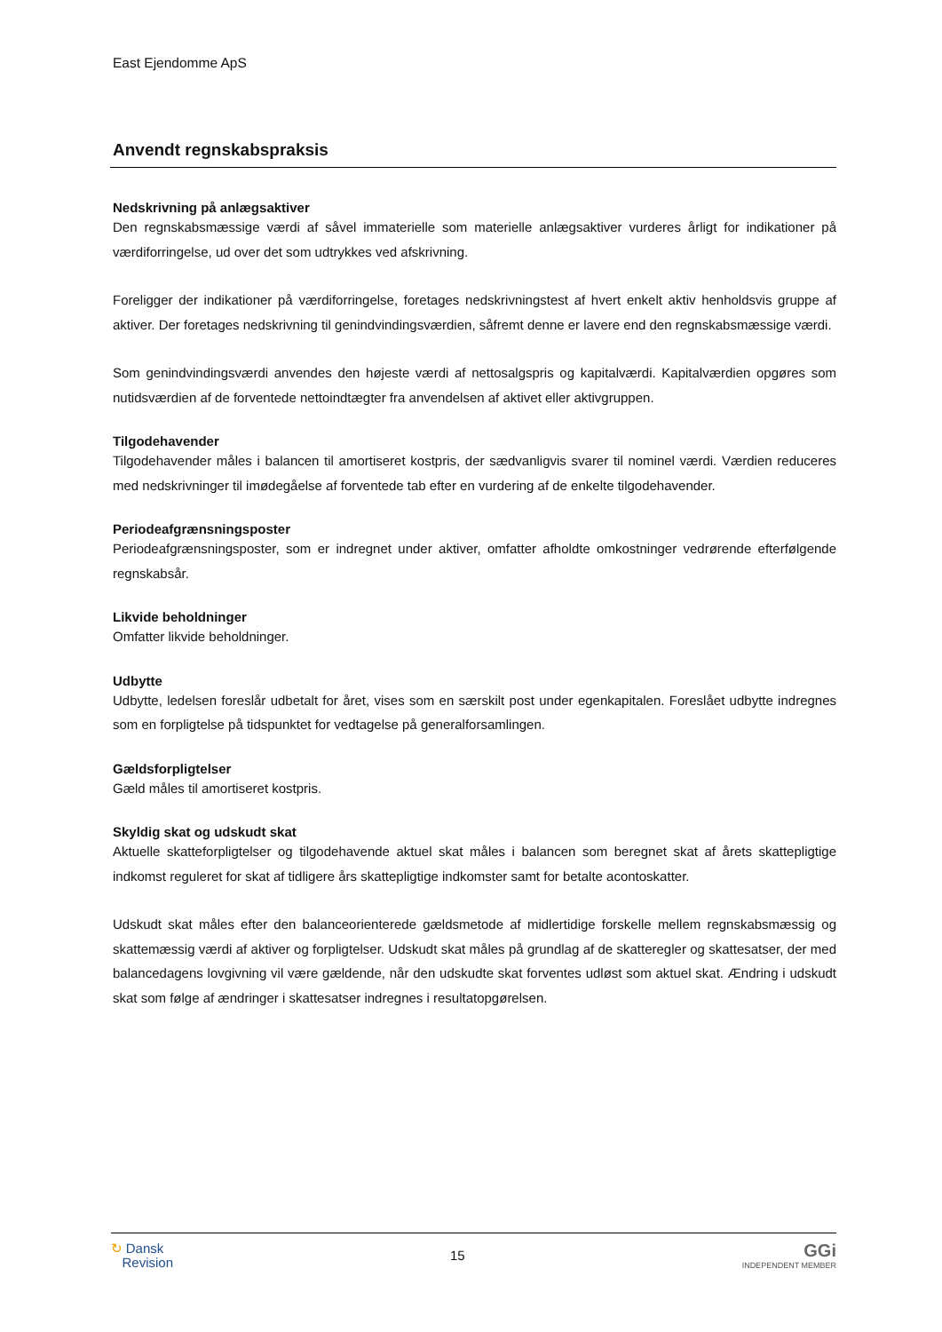East Ejendomme ApS
Anvendt regnskabspraksis
Nedskrivning på anlægsaktiver
Den regnskabsmæssige værdi af såvel immaterielle som materielle anlægsaktiver vurderes årligt for indikationer på værdiforringelse, ud over det som udtrykkes ved afskrivning.
Foreligger der indikationer på værdiforringelse, foretages nedskrivningstest af hvert enkelt aktiv henholdsvis gruppe af aktiver. Der foretages nedskrivning til genindvindingsværdien, såfremt denne er lavere end den regnskabsmæssige værdi.
Som genindvindingsværdi anvendes den højeste værdi af nettosalgspris og kapitalværdi. Kapitalværdien opgøres som nutidsværdien af de forventede nettoindtægter fra anvendelsen af aktivet eller aktivgruppen.
Tilgodehavender
Tilgodehavender måles i balancen til amortiseret kostpris, der sædvanligvis svarer til nominel værdi. Værdien reduceres med nedskrivninger til imødegåelse af forventede tab efter en vurdering af de enkelte tilgodehavender.
Periodeafgrænsningsposter
Periodeafgrænsningsposter, som er indregnet under aktiver, omfatter afholdte omkostninger vedrørende efterfølgende regnskabsår.
Likvide beholdninger
Omfatter likvide beholdninger.
Udbytte
Udbytte, ledelsen foreslår udbetalt for året, vises som en særskilt post under egenkapitalen. Foreslået udbytte indregnes som en forpligtelse på tidspunktet for vedtagelse på generalforsamlingen.
Gældsforpligtelser
Gæld måles til amortiseret kostpris.
Skyldig skat og udskudt skat
Aktuelle skatteforpligtelser og tilgodehavende aktuel skat måles i balancen som beregnet skat af årets skattepligtige indkomst reguleret for skat af tidligere års skattepligtige indkomster samt for betalte acontoskatter.
Udskudt skat måles efter den balanceorienterede gældsmetode af midlertidige forskelle mellem regnskabsmæssig og skattemæssig værdi af aktiver og forpligtelser. Udskudt skat måles på grundlag af de skatteregler og skattesatser, der med balancedagens lovgivning vil være gældende, når den udskudte skat forventes udløst som aktuel skat. Ændring i udskudt skat som følge af ændringer i skattesatser indregnes i resultatopgørelsen.
↻ Dansk
Revision
15
GGi
INDEPENDENT MEMBER